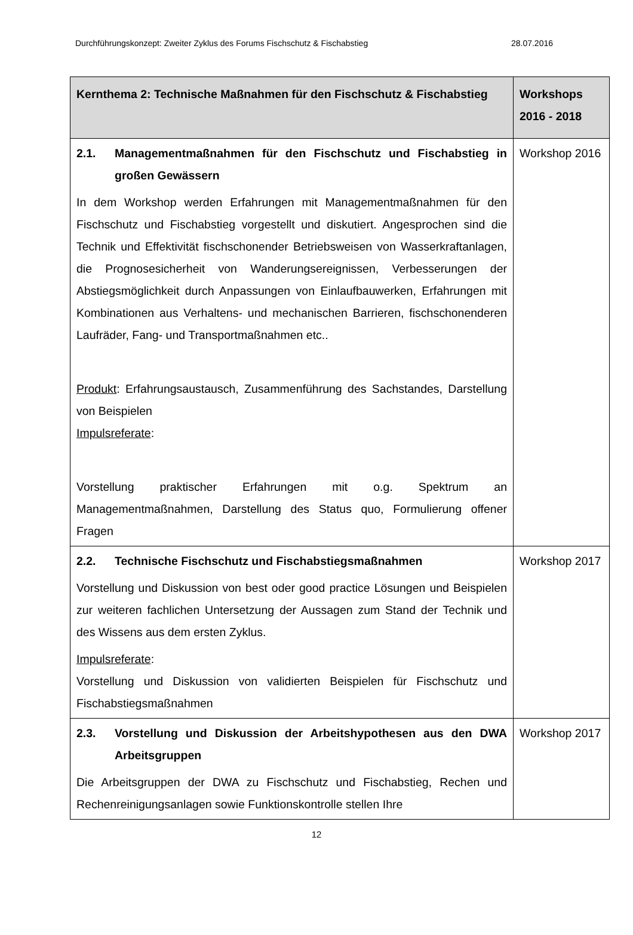Durchführungskonzept: Zweiter Zyklus des Forums Fischschutz & Fischabstieg 28.07.2016
| Kernthema 2: Technische Maßnahmen für den Fischschutz & Fischabstieg | Workshops 2016 - 2018 |
| --- | --- |
| 2.1. Managementmaßnahmen für den Fischschutz und Fischabstieg in großen Gewässern In dem Workshop werden Erfahrungen mit Managementmaßnahmen für den Fischschutz und Fischabstieg vorgestellt und diskutiert. Angesprochen sind die Technik und Effektivität fischschonender Betriebsweisen von Wasserkraftanlagen, die Prognosesicherheit von Wanderungsereignissen, Verbesserungen der Abstiegsmöglichkeit durch Anpassungen von Einlaufbauwerken, Erfahrungen mit Kombinationen aus Verhaltens- und mechanischen Barrieren, fischschonenderen Laufräder, Fang- und Transportmaßnahmen etc.. Produkt : Erfahrungsaustausch, Zusammenführung des Sachstandes, Darstellung von Beispielen Impulsreferate : Vorstellung praktischer Erfahrungen mit o.g. Spektrum an Managementmaßnahmen, Darstellung des Status quo, Formulierung offener Fragen | Workshop 2016 |
| 2.2. Technische Fischschutz und Fischabstiegsmaßnahmen Vorstellung und Diskussion von best oder good practice Lösungen und Beispielen zur weiteren fachlichen Untersetzung der Aussagen zum Stand der Technik und des Wissens aus dem ersten Zyklus. Impulsreferate : Vorstellung und Diskussion von validierten Beispielen für Fischschutz und Fischabstiegsmaßnahmen | Workshop 2017 |
| 2.3. Vorstellung und Diskussion der Arbeitshypothesen aus den DWA Arbeitsgruppen Die Arbeitsgruppen der DWA zu Fischschutz und Fischabstieg, Rechen und Rechenreinigungsanlagen sowie Funktionskontrolle stellen Ihre | Workshop 2017 |
12